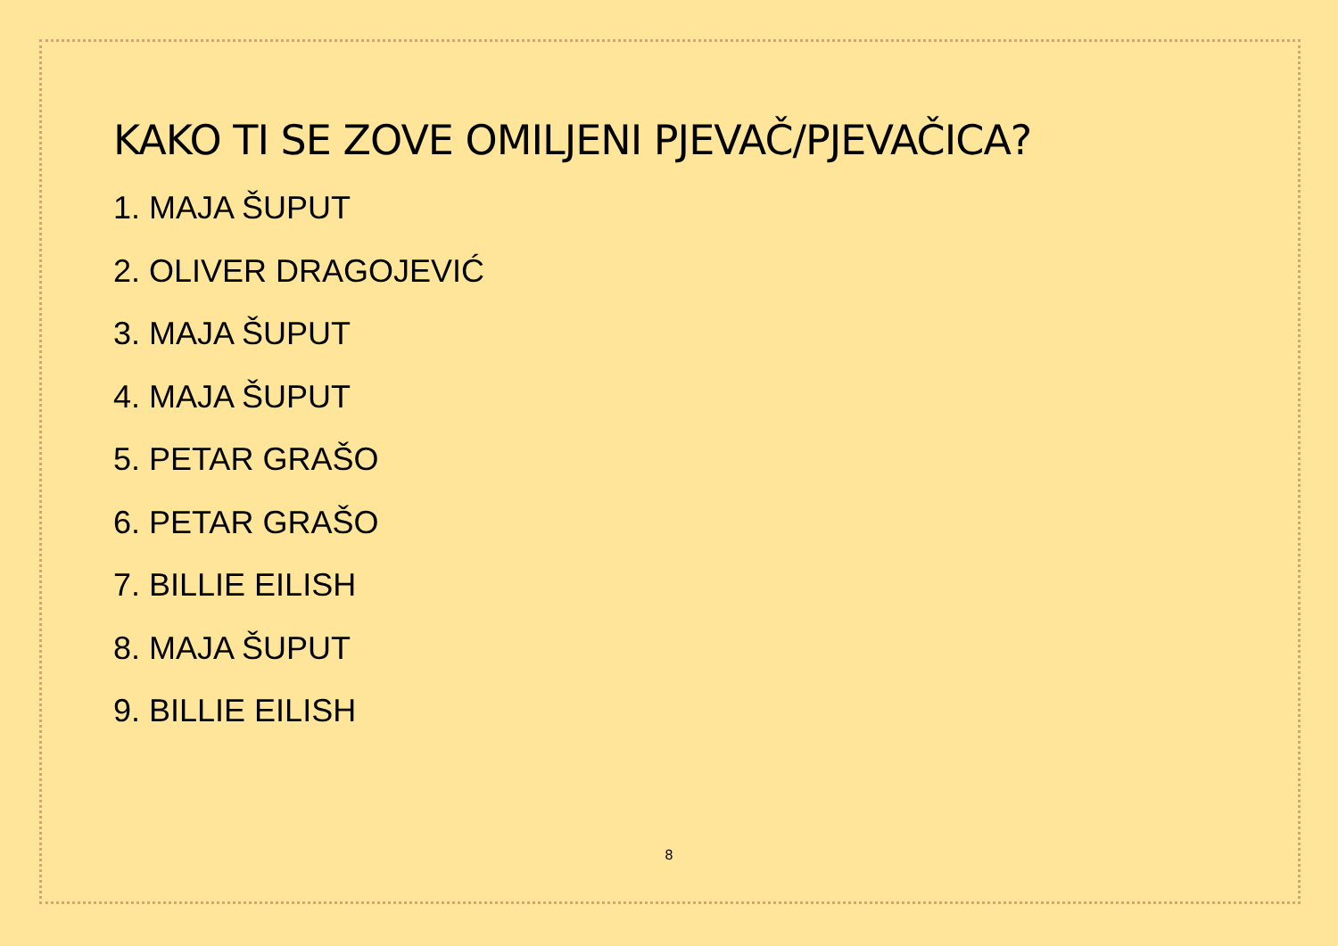KAKO TI SE ZOVE OMILJENI PJEVAČ/PJEVAČICA?
1. MAJA ŠUPUT
2. OLIVER DRAGOJEVIĆ
3. MAJA ŠUPUT
4. MAJA ŠUPUT
5. PETAR GRAŠO
6. PETAR GRAŠO
7. BILLIE EILISH
8. MAJA ŠUPUT
9. BILLIE EILISH
8